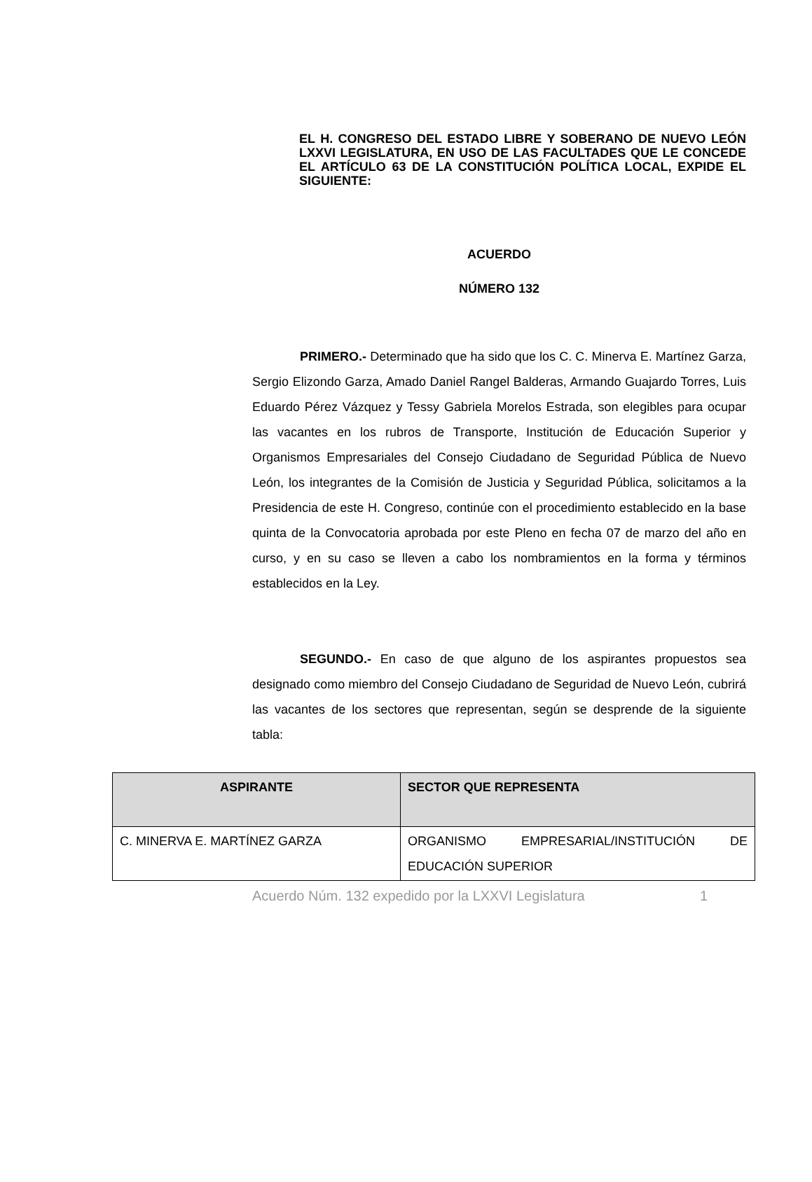EL H. CONGRESO DEL ESTADO LIBRE Y SOBERANO DE NUEVO LEÓN LXXVI LEGISLATURA, EN USO DE LAS FACULTADES QUE LE CONCEDE EL ARTÍCULO 63 DE LA CONSTITUCIÓN POLÍTICA LOCAL, EXPIDE EL SIGUIENTE:
ACUERDO
NÚMERO 132
PRIMERO.- Determinado que ha sido que los C. C. Minerva E. Martínez Garza, Sergio Elizondo Garza, Amado Daniel Rangel Balderas, Armando Guajardo Torres, Luis Eduardo Pérez Vázquez y Tessy Gabriela Morelos Estrada, son elegibles para ocupar las vacantes en los rubros de Transporte, Institución de Educación Superior y Organismos Empresariales del Consejo Ciudadano de Seguridad Pública de Nuevo León, los integrantes de la Comisión de Justicia y Seguridad Pública, solicitamos a la Presidencia de este H. Congreso, continúe con el procedimiento establecido en la base quinta de la Convocatoria aprobada por este Pleno en fecha 07 de marzo del año en curso, y en su caso se lleven a cabo los nombramientos en la forma y términos establecidos en la Ley.
SEGUNDO.- En caso de que alguno de los aspirantes propuestos sea designado como miembro del Consejo Ciudadano de Seguridad de Nuevo León, cubrirá las vacantes de los sectores que representan, según se desprende de la siguiente tabla:
| ASPIRANTE | SECTOR QUE REPRESENTA |
| --- | --- |
| C. MINERVA E. MARTÍNEZ GARZA | ORGANISMO EMPRESARIAL/INSTITUCIÓN DE EDUCACIÓN SUPERIOR |
Acuerdo Núm. 132 expedido por la LXXVI Legislatura 1